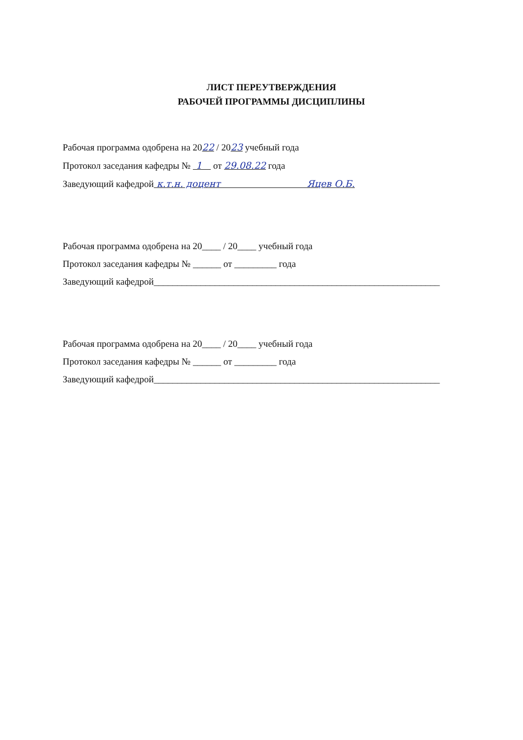ЛИСТ ПЕРЕУТВЕРЖДЕНИЯ
РАБОЧЕЙ ПРОГРАММЫ ДИСЦИПЛИНЫ
Рабочая программа одобрена на 2022 / 2023 учебный года
Протокол заседания кафедры № 1 от 29.08.22 года
Заведующий кафедрой к.т.н. доцент Яцев О.Б.
Рабочая программа одобрена на 20____ / 20____ учебный года
Протокол заседания кафедры № ______ от _________ года
Заведующий кафедрой_____________________________________________________________
Рабочая программа одобрена на 20____ / 20____ учебный года
Протокол заседания кафедры № ______ от _________ года
Заведующий кафедрой_____________________________________________________________